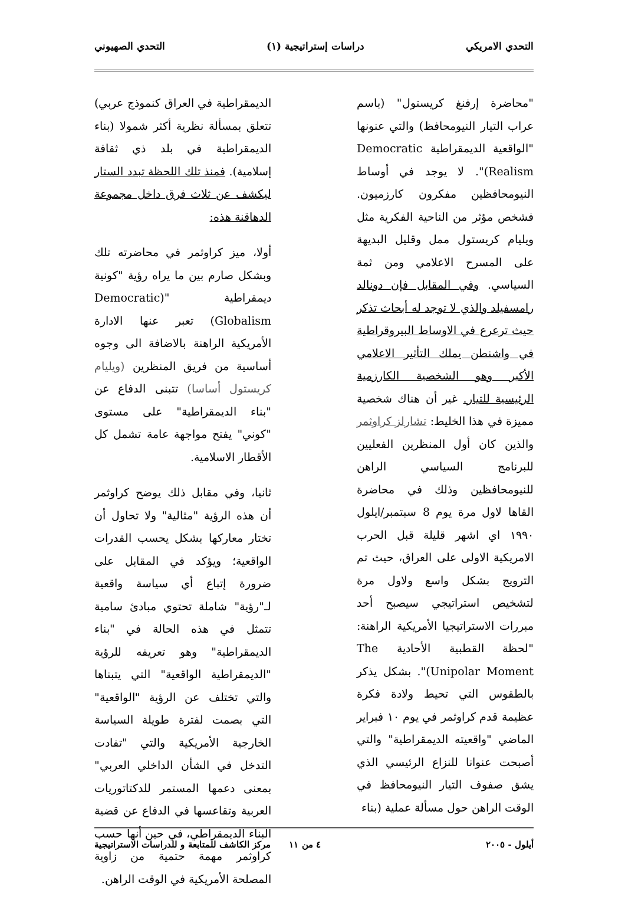التحدي الامريكي دراسات إستراتيجية (١) التحدي الصهيوني
"محاضرة إرفنغ كريستول" (باسم عراب التيار النيومحافظ) والتي عنونها "الواقعية الديمقراطية Democratic Realism)". لا يوجد في أوساط النيومحافظين مفكرون كارزميون. فشخص مؤثر من الناحية الفكرية مثل ويليام كريستول ممل وقليل البديهة على المسرح الاعلامي ومن ثمة السياسي. وفي المقابل فإن دونالد رامسفيلد والذي لا توجد له أبحاث تذكر حيث ترعرع في الاوساط البيروقراطية في واشنطن يملك التأثير الاعلامي الأكبر وهو الشخصية الكارزمية الرئيسية للتيار. غير أن هناك شخصية مميزة في هذا الخليط: تشارلز كراوثمر والذين كان أول المنظرين الفعليين للبرنامج السياسي الراهن للنيومحافظين وذلك في محاضرة القاها لاول مرة يوم 8 سبتمبر/ايلول ١٩٩٠ اي اشهر قليلة قبل الحرب الامريكية الاولى على العراق، حيث تم الترويج بشكل واسع ولاول مرة لتشخيص استراتيجي سيصبح أحد مبررات الاستراتيجيا الأمريكية الراهنة: "لحظة القطبية الأحادية The Unipolar Moment)". بشكل يذكر بالطقوس التي تحيط ولادة فكرة عظيمة قدم كراوثمر في يوم ١٠ فبراير الماضي "واقعيته الديمقراطية" والتي أصبحت عنوانا للنزاع الرئيسي الذي يشق صفوف التيار النيومحافظ في الوقت الراهن حول مسألة عملية (بناء
الديمقراطية في العراق كنموذج عربي) تتعلق بمسألة نظرية أكثر شمولا (بناء الديمقراطية في بلد ذي ثقافة إسلامية). فمنذ تلك اللحظة تبدد الستار ليكشف عن ثلاث فرق داخل مجموعة الدهاقنة هذه:
أولا، ميز كراوثمر في محاضرته تلك وبشكل صارم بين ما يراه رؤية "كونية ديمقراطية "(Democratic Globalism) تعبر عنها الادارة الأمريكية الراهنة بالاضافة الى وجوه أساسية من فريق المنظرين (ويليام كريستول أساسا) تتبنى الدفاع عن "بناء الديمقراطية" على مستوى "كوني" يفتح مواجهة عامة تشمل كل الأقطار الاسلامية.
ثانيا، وفي مقابل ذلك يوضح كراوثمر أن هذه الرؤية "مثالية" ولا تحاول أن تختار معاركها بشكل يحسب القدرات الواقعية؛ ويؤكد في المقابل على ضرورة إتباع أي سياسة واقعية لـ"رؤية" شاملة تحتوي مبادئ سامية تتمثل في هذه الحالة في "بناء الديمقراطية" وهو تعريفه للرؤية "الديمقراطية الواقعية" التي يتبناها والتي تختلف عن الرؤية "الواقعية" التي بصمت لفترة طويلة السياسة الخارجية الأمريكية والتي "تفادت التدخل في الشأن الداخلي العربي" بمعنى دعمها المستمر للدكتاتوريات العربية وتقاعسها في الدفاع عن قضية البناء الديمقراطي، في حين أنها حسب كراوثمر مهمة حتمية من زاوية المصلحة الأمريكية في الوقت الراهن.
أيلول - ٢٠٠٥ ٤ من ١١ مركز الكاشف للمتابعة و للدراسات الاستراتيجية